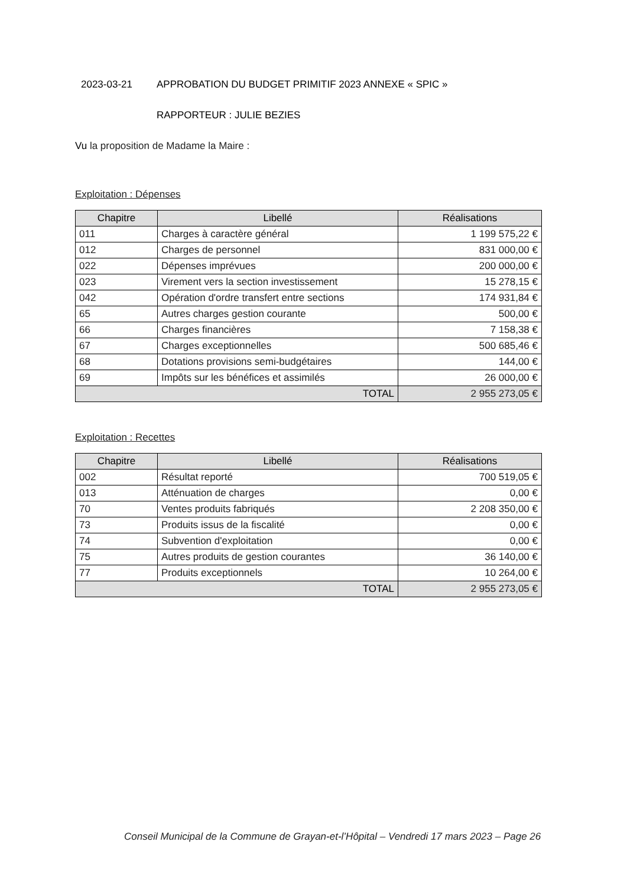2023-03-21 APPROBATION DU BUDGET PRIMITIF 2023 ANNEXE « SPIC »
RAPPORTEUR : JULIE BEZIES
Vu la proposition de Madame la Maire :
Exploitation : Dépenses
| Chapitre | Libellé | Réalisations |
| --- | --- | --- |
| 011 | Charges à caractère général | 1 199 575,22 € |
| 012 | Charges de personnel | 831 000,00 € |
| 022 | Dépenses imprévues | 200 000,00 € |
| 023 | Virement vers la section investissement | 15 278,15 € |
| 042 | Opération d'ordre transfert entre sections | 174 931,84 € |
| 65 | Autres charges gestion courante | 500,00 € |
| 66 | Charges financières | 7 158,38 € |
| 67 | Charges exceptionnelles | 500 685,46 € |
| 68 | Dotations provisions semi-budgétaires | 144,00 € |
| 69 | Impôts sur les bénéfices et assimilés | 26 000,00 € |
| TOTAL | | 2 955 273,05 € |
Exploitation : Recettes
| Chapitre | Libellé | Réalisations |
| --- | --- | --- |
| 002 | Résultat reporté | 700 519,05 € |
| 013 | Atténuation de charges | 0,00 € |
| 70 | Ventes produits fabriqués | 2 208 350,00 € |
| 73 | Produits issus de la fiscalité | 0,00 € |
| 74 | Subvention d'exploitation | 0,00 € |
| 75 | Autres produits de gestion courantes | 36 140,00 € |
| 77 | Produits exceptionnels | 10 264,00 € |
| TOTAL | | 2 955 273,05 € |
Conseil Municipal de la Commune de Grayan-et-l’Hôpital – Vendredi 17 mars 2023 – Page 26